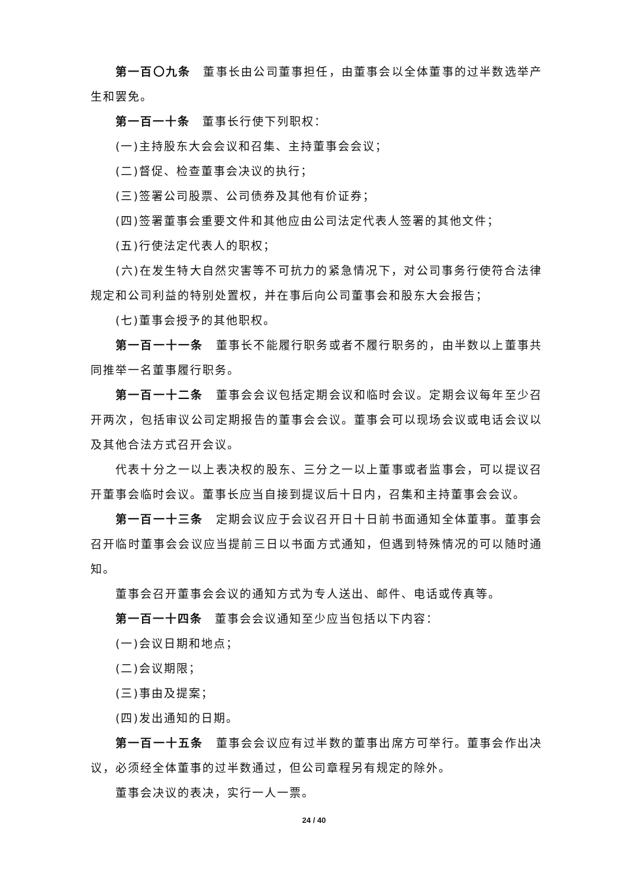第一百〇九条　董事长由公司董事担任，由董事会以全体董事的过半数选举产生和罢免。
第一百一十条　董事长行使下列职权：
(一)主持股东大会会议和召集、主持董事会会议；
(二)督促、检查董事会决议的执行；
(三)签署公司股票、公司债券及其他有价证券；
(四)签署董事会重要文件和其他应由公司法定代表人签署的其他文件；
(五)行使法定代表人的职权；
(六)在发生特大自然灾害等不可抗力的紧急情况下，对公司事务行使符合法律规定和公司利益的特别处置权，并在事后向公司董事会和股东大会报告；
(七)董事会授予的其他职权。
第一百一十一条　董事长不能履行职务或者不履行职务的，由半数以上董事共同推举一名董事履行职务。
第一百一十二条　董事会会议包括定期会议和临时会议。定期会议每年至少召开两次，包括审议公司定期报告的董事会会议。董事会可以现场会议或电话会议以及其他合法方式召开会议。
代表十分之一以上表决权的股东、三分之一以上董事或者监事会，可以提议召开董事会临时会议。董事长应当自接到提议后十日内，召集和主持董事会会议。
第一百一十三条　定期会议应于会议召开日十日前书面通知全体董事。董事会召开临时董事会会议应当提前三日以书面方式通知，但遇到特殊情况的可以随时通知。
董事会召开董事会会议的通知方式为专人送出、邮件、电话或传真等。
第一百一十四条　董事会会议通知至少应当包括以下内容：
(一)会议日期和地点；
(二)会议期限；
(三)事由及提案；
(四)发出通知的日期。
第一百一十五条　董事会会议应有过半数的董事出席方可举行。董事会作出决议，必须经全体董事的过半数通过，但公司章程另有规定的除外。
董事会决议的表决，实行一人一票。
24 / 40